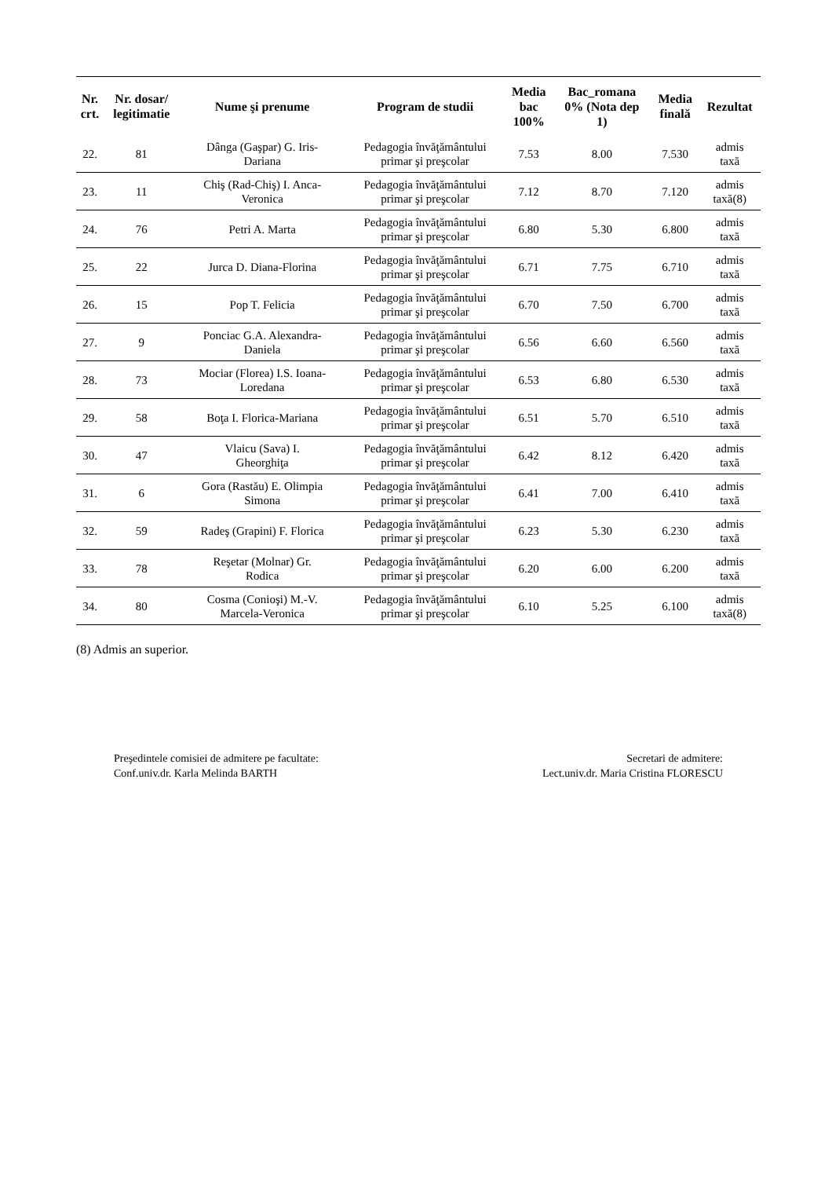| Nr. crt. | Nr. dosar/ legitimatie | Nume şi prenume | Program de studii | Media bac 100% | Bac_romana 0% (Nota dep 1) | Media finală | Rezultat |
| --- | --- | --- | --- | --- | --- | --- | --- |
| 22. | 81 | Dânga (Gaşpar) G. Iris- Dariana | Pedagogia învăţământului primar şi preşcolar | 7.53 | 8.00 | 7.530 | admis taxă |
| 23. | 11 | Chiş (Rad-Chiş) I. Anca- Veronica | Pedagogia învăţământului primar şi preşcolar | 7.12 | 8.70 | 7.120 | admis taxă(8) |
| 24. | 76 | Petri A. Marta | Pedagogia învăţământului primar şi preşcolar | 6.80 | 5.30 | 6.800 | admis taxă |
| 25. | 22 | Jurca D. Diana-Florina | Pedagogia învăţământului primar şi preşcolar | 6.71 | 7.75 | 6.710 | admis taxă |
| 26. | 15 | Pop T. Felicia | Pedagogia învăţământului primar şi preşcolar | 6.70 | 7.50 | 6.700 | admis taxă |
| 27. | 9 | Ponciac G.A. Alexandra- Daniela | Pedagogia învăţământului primar şi preşcolar | 6.56 | 6.60 | 6.560 | admis taxă |
| 28. | 73 | Mociar (Florea) I.S. Ioana- Loredana | Pedagogia învăţământului primar şi preşcolar | 6.53 | 6.80 | 6.530 | admis taxă |
| 29. | 58 | Boţa I. Florica-Mariana | Pedagogia învăţământului primar şi preşcolar | 6.51 | 5.70 | 6.510 | admis taxă |
| 30. | 47 | Vlaicu (Sava) I. Gheorghiţa | Pedagogia învăţământului primar şi preşcolar | 6.42 | 8.12 | 6.420 | admis taxă |
| 31. | 6 | Gora (Rastău) E. Olimpia Simona | Pedagogia învăţământului primar şi preşcolar | 6.41 | 7.00 | 6.410 | admis taxă |
| 32. | 59 | Radeş (Grapini) F. Florica | Pedagogia învăţământului primar şi preşcolar | 6.23 | 5.30 | 6.230 | admis taxă |
| 33. | 78 | Reşetar (Molnar) Gr. Rodica | Pedagogia învăţământului primar şi preşcolar | 6.20 | 6.00 | 6.200 | admis taxă |
| 34. | 80 | Cosma (Conioşi) M.-V. Marcela-Veronica | Pedagogia învăţământului primar şi preşcolar | 6.10 | 5.25 | 6.100 | admis taxă(8) |
(8) Admis an superior.
Preşedintele comisiei de admitere pe facultate:
Conf.univ.dr. Karla Melinda BARTH
Secretari de admitere:
Lect.univ.dr. Maria Cristina FLORESCU